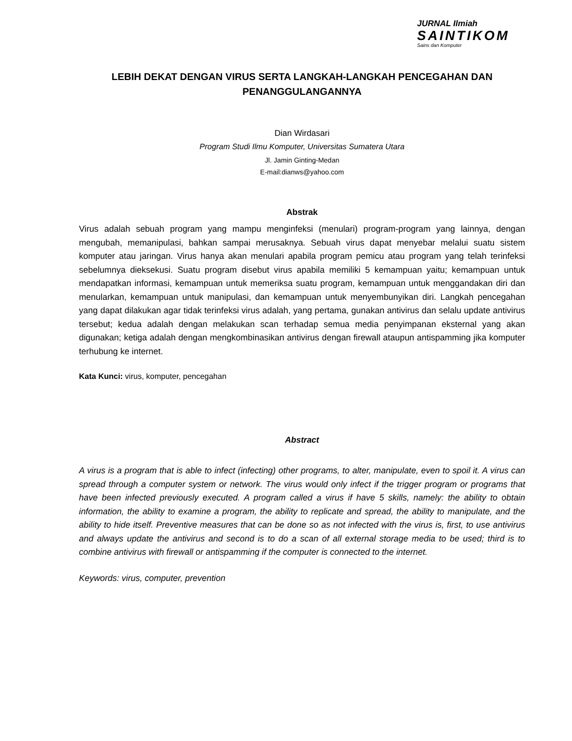JURNAL Ilmiah
SAINTIKOM
Sains dan Komputer
LEBIH DEKAT DENGAN VIRUS SERTA LANGKAH-LANGKAH PENCEGAHAN DAN PENANGGULANGANNYA
Dian Wirdasari
Program Studi Ilmu Komputer, Universitas Sumatera Utara
Jl. Jamin Ginting-Medan
E-mail:dianws@yahoo.com
Abstrak
Virus adalah sebuah program yang mampu menginfeksi (menulari) program-program yang lainnya, dengan mengubah, memanipulasi, bahkan sampai merusaknya. Sebuah virus dapat menyebar melalui suatu sistem komputer atau jaringan. Virus hanya akan menulari apabila program pemicu atau program yang telah terinfeksi sebelumnya dieksekusi. Suatu program disebut virus apabila memiliki 5 kemampuan yaitu; kemampuan untuk mendapatkan informasi, kemampuan untuk memeriksa suatu program, kemampuan untuk menggandakan diri dan menularkan, kemampuan untuk manipulasi, dan kemampuan untuk menyembunyikan diri. Langkah pencegahan yang dapat dilakukan agar tidak terinfeksi virus adalah, yang pertama, gunakan antivirus dan selalu update antivirus tersebut; kedua adalah dengan melakukan scan terhadap semua media penyimpanan eksternal yang akan digunakan; ketiga adalah dengan mengkombinasikan antivirus dengan firewall ataupun antispamming jika komputer terhubung ke internet.
Kata Kunci: virus, komputer, pencegahan
Abstract
A virus is a program that is able to infect (infecting) other programs, to alter, manipulate, even to spoil it. A virus can spread through a computer system or network. The virus would only infect if the trigger program or programs that have been infected previously executed. A program called a virus if have 5 skills, namely: the ability to obtain information, the ability to examine a program, the ability to replicate and spread, the ability to manipulate, and the ability to hide itself. Preventive measures that can be done so as not infected with the virus is, first, to use antivirus and always update the antivirus and second is to do a scan of all external storage media to be used; third is to combine antivirus with firewall or antispamming if the computer is connected to the internet.
Keywords: virus, computer, prevention